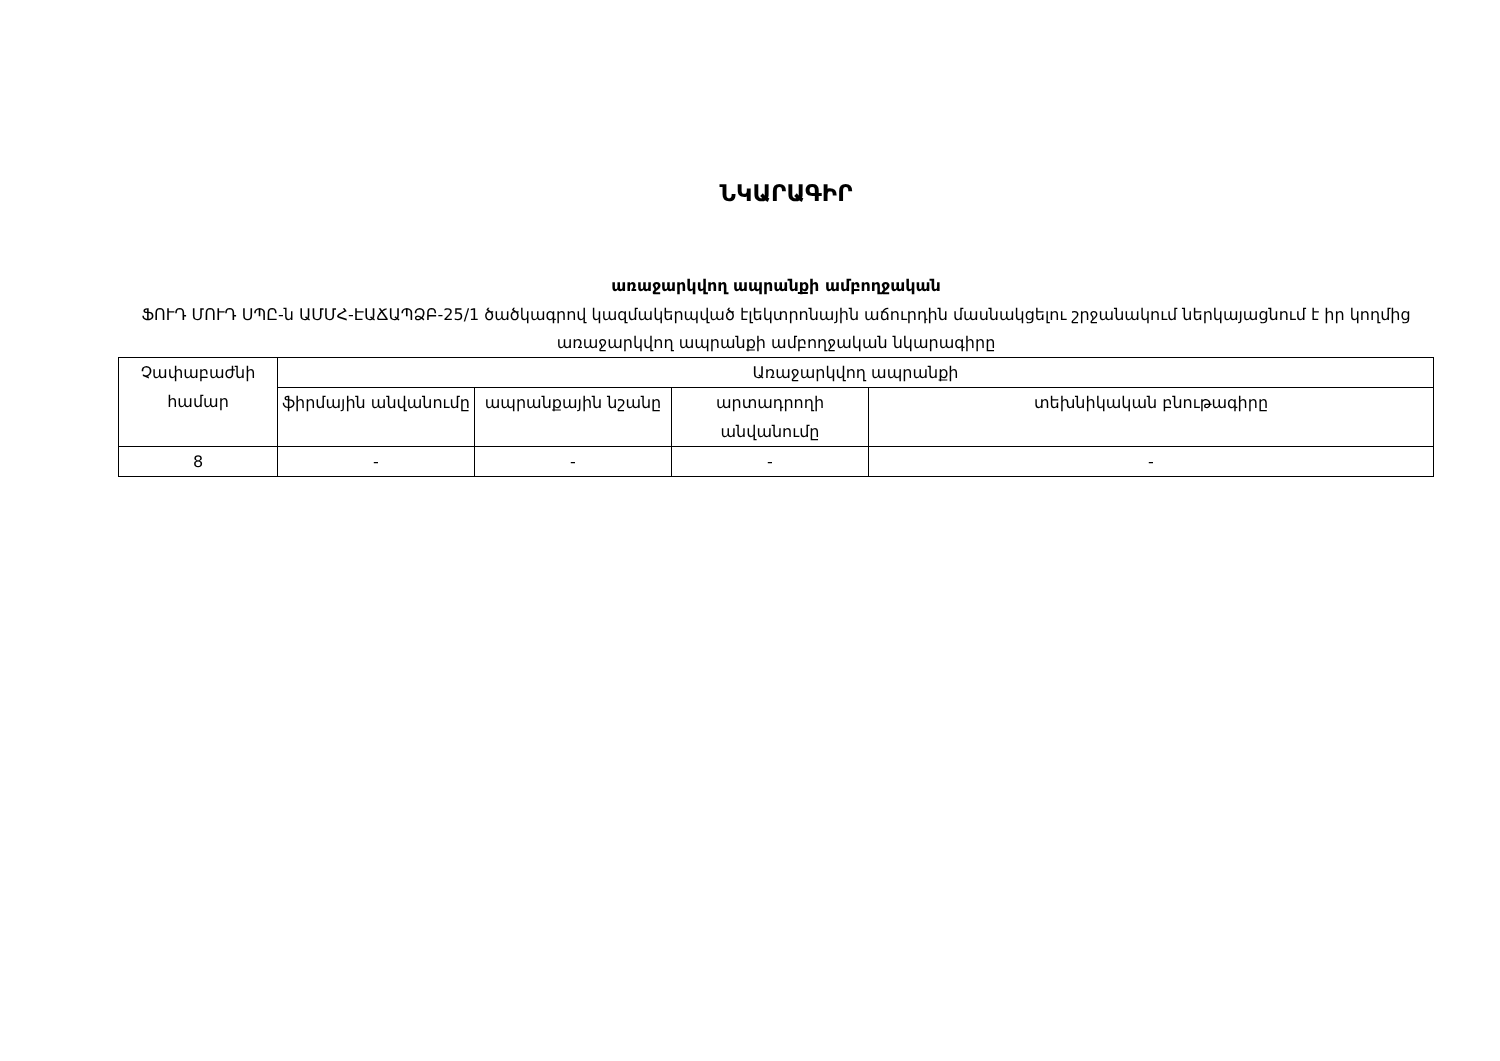ՆԿԱՐԱԳԻՐ
առաջարկվող ապրանքի ամբողջական
ՖՈՒԴ ՄՈՒԴ ՍՊԸ-ն ԱՄՄՀ-ԷԱՃԱՊՁԲ-25/1 ծածկագրով կազմակերպված էլեկտրոնային աճուրդին մասնակցելու շրջանակում ներկայացնում է իր կողմից առաջարկվող ապրանքի ամբողջական նկարագիրը
| Չափաբաժնի համար | Առաջարկվող ապրանքի | | | |
| --- | --- | --- | --- | --- |
| | ֆիրմային անվանումը | ապրանքային նշանը | արտադրողի անվանումը | տեխնիկական բնութագիրը |
| 8 | - | - | - | - |